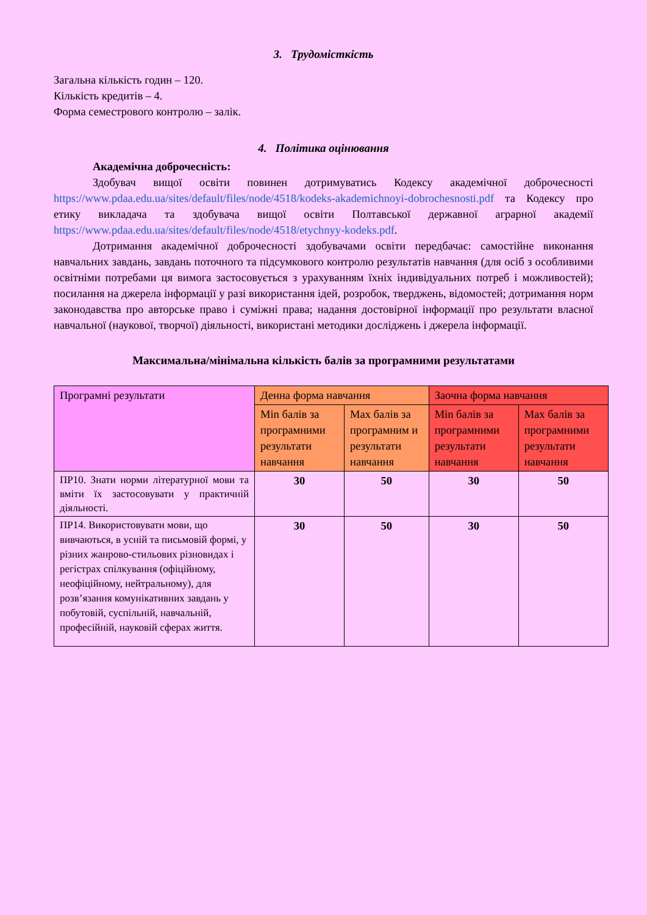3. Трудомісткість
Загальна кількість годин – 120.
Кількість кредитів – 4.
Форма семестрового контролю – залік.
4. Політика оцінювання
Академічна доброчесність:
Здобувач вищої освіти повинен дотримуватись Кодексу академічної доброчесності https://www.pdaa.edu.ua/sites/default/files/node/4518/kodeks-akademichnoyi-dobrochesnosti.pdf та Кодексу про етику викладача та здобувача вищої освіти Полтавської державної аграрної академії https://www.pdaa.edu.ua/sites/default/files/node/4518/etychnyy-kodeks.pdf.
Дотримання академічної доброчесності здобувачами освіти передбачає: самостійне виконання навчальних завдань, завдань поточного та підсумкового контролю результатів навчання (для осіб з особливими освітніми потребами ця вимога застосовується з урахуванням їхніх індивідуальних потреб і можливостей); посилання на джерела інформації у разі використання ідей, розробок, тверджень, відомостей; дотримання норм законодавства про авторське право і суміжні права; надання достовірної інформації про результати власної навчальної (наукової, творчої) діяльності, використані методики досліджень і джерела інформації.
Максимальна/мінімальна кількість балів за програмними результатами
| Програмні результати | Денна форма навчання | | Заочна форма навчання | |
| | Min балів за програмними результати навчання | Max балів за програмним и результати навчання | Min балів за програмними результати навчання | Max балів за програмними результати навчання |
| ПР10. Знати норми літературної мови та вміти їх застосовувати у практичній діяльності. | 30 | 50 | 30 | 50 |
| ПР14. Використовувати мови, що вивчаються, в усній та письмовій формі, у різних жанрово-стильових різновидах і регістрах спілкування (офіційному, неофіційному, нейтральному), для розв’язання комунікативних завдань у побутовій, суспільній, навчальній, професійній, науковій сферах життя. | 30 | 50 | 30 | 50 |